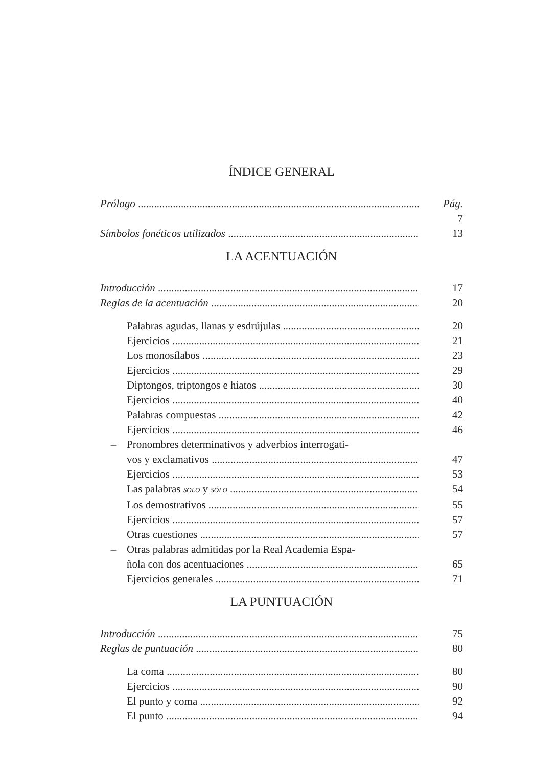ÍNDICE GENERAL
Prólogo Pág. 7
Símbolos fonéticos utilizados 13
LA ACENTUACIÓN
Introducción 17
Reglas de la acentuación 20
– Palabras agudas, llanas y esdrújulas 20
Ejercicios 21
– Los monosílabos 23
Ejercicios 29
– Diptongos, triptongos e hiatos 30
Ejercicios 40
– Palabras compuestas 42
Ejercicios 46
– Pronombres determinativos y adverbios interrogati-
vos y exclamativos 47
Ejercicios 53
– Las palabras SOLO y SÓLO 54
– Los demostrativos 55
Ejercicios 57
– Otras cuestiones 57
– Otras palabras admitidas por la Real Academia Espa-
ñola con dos acentuaciones 65
Ejercicios generales 71
LA PUNTUACIÓN
Introducción 75
Reglas de puntuación 80
– La coma 80
Ejercicios 90
– El punto y coma 92
– El punto 94